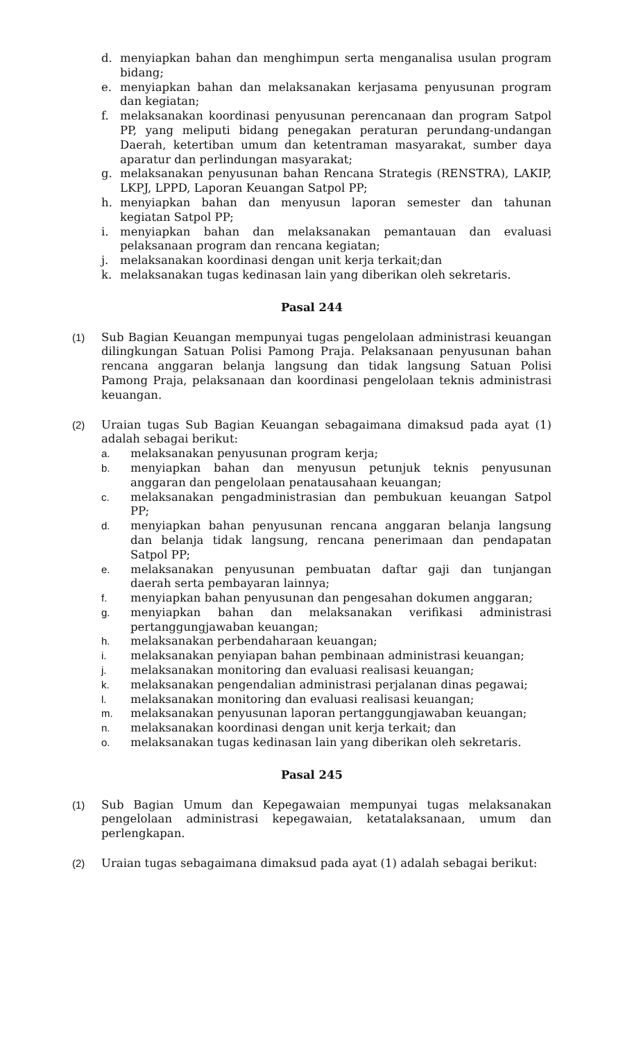d. menyiapkan bahan dan menghimpun serta menganalisa usulan program bidang;
e. menyiapkan bahan dan melaksanakan kerjasama penyusunan program dan kegiatan;
f. melaksanakan koordinasi penyusunan perencanaan dan program Satpol PP, yang meliputi bidang penegakan peraturan perundang-undangan Daerah, ketertiban umum dan ketentraman masyarakat, sumber daya aparatur dan perlindungan masyarakat;
g. melaksanakan penyusunan bahan Rencana Strategis (RENSTRA), LAKIP, LKPJ, LPPD, Laporan Keuangan Satpol PP;
h. menyiapkan bahan dan menyusun laporan semester dan tahunan kegiatan Satpol PP;
i. menyiapkan bahan dan melaksanakan pemantauan dan evaluasi pelaksanaan program dan rencana kegiatan;
j. melaksanakan koordinasi dengan unit kerja terkait;dan
k. melaksanakan tugas kedinasan lain yang diberikan oleh sekretaris.
Pasal 244
(1) Sub Bagian Keuangan mempunyai tugas pengelolaan administrasi keuangan dilingkungan Satuan Polisi Pamong Praja. Pelaksanaan penyusunan bahan rencana anggaran belanja langsung dan tidak langsung Satuan Polisi Pamong Praja, pelaksanaan dan koordinasi pengelolaan teknis administrasi keuangan.
(2) Uraian tugas Sub Bagian Keuangan sebagaimana dimaksud pada ayat (1) adalah sebagai berikut:
a. melaksanakan penyusunan program kerja;
b. menyiapkan bahan dan menyusun petunjuk teknis penyusunan anggaran dan pengelolaan penatausahaan keuangan;
c. melaksanakan pengadministrasian dan pembukuan keuangan Satpol PP;
d. menyiapkan bahan penyusunan rencana anggaran belanja langsung dan belanja tidak langsung, rencana penerimaan dan pendapatan Satpol PP;
e. melaksanakan penyusunan pembuatan daftar gaji dan tunjangan daerah serta pembayaran lainnya;
f. menyiapkan bahan penyusunan dan pengesahan dokumen anggaran;
g. menyiapkan bahan dan melaksanakan verifikasi administrasi pertanggungjawaban keuangan;
h. melaksanakan perbendaharaan keuangan;
i. melaksanakan penyiapan bahan pembinaan administrasi keuangan;
j. melaksanakan monitoring dan evaluasi realisasi keuangan;
k. melaksanakan pengendalian administrasi perjalanan dinas pegawai;
l. melaksanakan monitoring dan evaluasi realisasi keuangan;
m. melaksanakan penyusunan laporan pertanggungjawaban keuangan;
n. melaksanakan koordinasi dengan unit kerja terkait; dan
o. melaksanakan tugas kedinasan lain yang diberikan oleh sekretaris.
Pasal 245
(1) Sub Bagian Umum dan Kepegawaian mempunyai tugas melaksanakan pengelolaan administrasi kepegawaian, ketatalaksanaan, umum dan perlengkapan.
(2) Uraian tugas sebagaimana dimaksud pada ayat (1) adalah sebagai berikut: